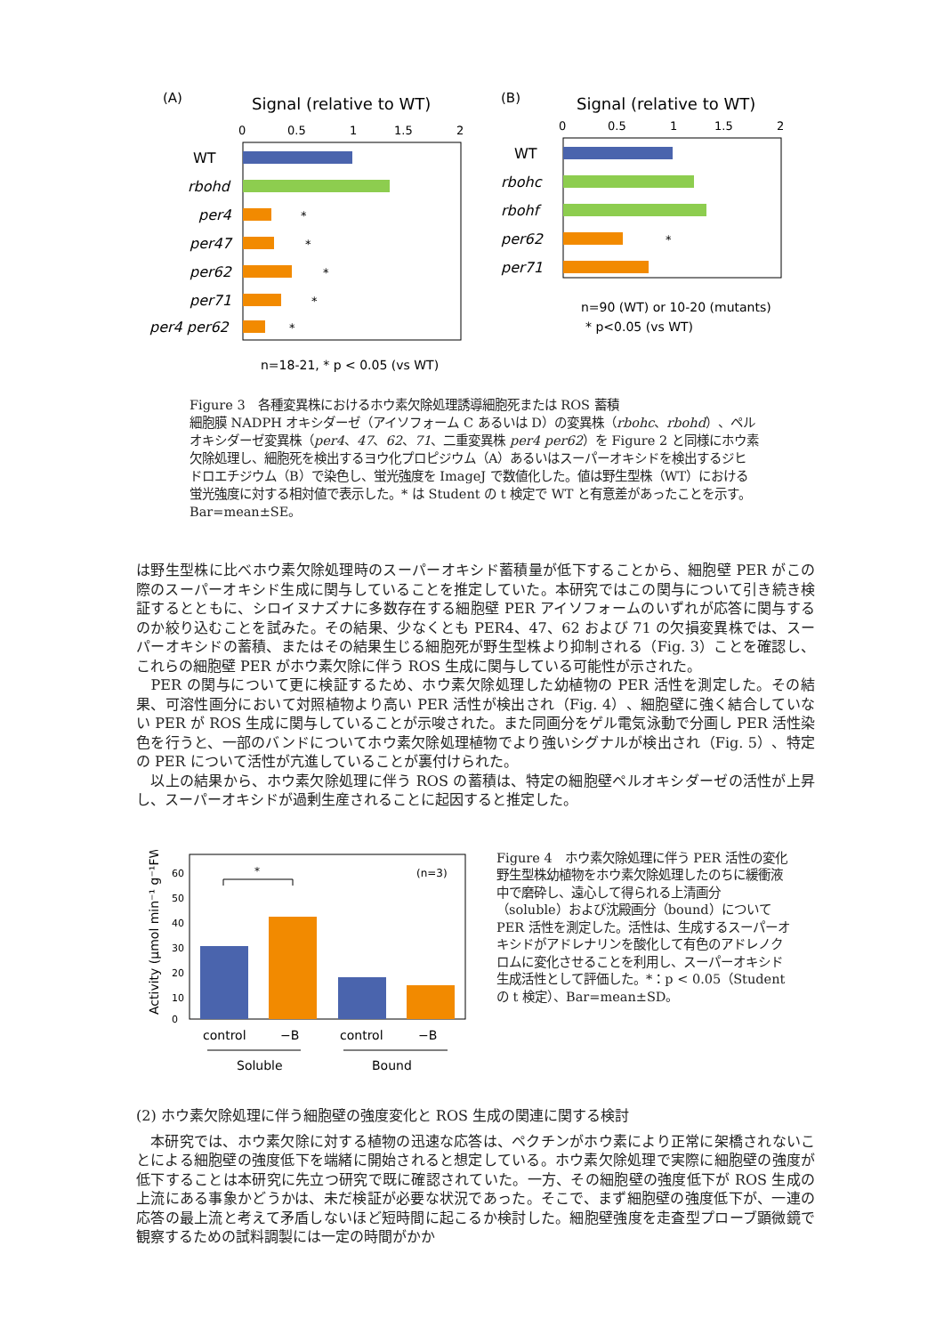(A)
Signal (relative to WT)
0
0.5
1
1.5
2
WT
rbohd
per4
*
per47
*
per62
*
per71
*
per4 per62
*
n=18-21, * p < 0.05 (vs WT)
(B)
Signal (relative to WT)
0
0.5
1
1.5
2
WT
rbohc
rbohf
per62
*
per71
n=90 (WT) or 10-20 (mutants)
* p<0.05 (vs WT)
Figure 3　各種変異株におけるホウ素欠除処理誘導細胞死または ROS 蓄積
細胞膜 NADPH オキシダーゼ（アイソフォーム C あるいは D）の変異株（rbohc、rbohd）、ペルオキシダーゼ変異株（per4、47、62、71、二重変異株 per4 per62）を Figure 2 と同様にホウ素欠除処理し、細胞死を検出するヨウ化プロピジウム（A）あるいはスーパーオキシドを検出するジヒドロエチジウム（B）で染色し、蛍光強度を ImageJ で数値化した。値は野生型株（WT）における蛍光強度に対する相対値で表示した。* は Student の t 検定で WT と有意差があったことを示す。Bar=mean±SE。
は野生型株に比べホウ素欠除処理時のスーパーオキシド蓄積量が低下することから、細胞壁 PER がこの際のスーパーオキシド生成に関与していることを推定していた。本研究ではこの関与について引き続き検証するとともに、シロイヌナズナに多数存在する細胞壁 PER アイソフォームのいずれが応答に関与するのか絞り込むことを試みた。その結果、少なくとも PER4、47、62 および 71 の欠損変異株では、スーパーオキシドの蓄積、またはその結果生じる細胞死が野生型株より抑制される（Fig. 3）ことを確認し、これらの細胞壁 PER がホウ素欠除に伴う ROS 生成に関与している可能性が示された。
　PER の関与について更に検証するため、ホウ素欠除処理した幼植物の PER 活性を測定した。その結果、可溶性画分において対照植物より高い PER 活性が検出され（Fig. 4）、細胞壁に強く結合していない PER が ROS 生成に関与していることが示唆された。また同画分をゲル電気泳動で分画し PER 活性染色を行うと、一部のバンドについてホウ素欠除処理植物でより強いシグナルが検出され（Fig. 5）、特定の PER について活性が亢進していることが裏付けられた。
　以上の結果から、ホウ素欠除処理に伴う ROS の蓄積は、特定の細胞壁ペルオキシダーゼの活性が上昇し、スーパーオキシドが過剰生産されることに起因すると推定した。
Activity (µmol min⁻¹ g⁻¹FW)
60
50
40
30
20
10
0
*
(n=3)
control
−B
control
−B
Soluble
Bound
Figure 4　ホウ素欠除処理に伴う PER 活性の変化
野生型株幼植物をホウ素欠除処理したのちに緩衝液中で磨砕し、遠心して得られる上清画分（soluble）および沈殿画分（bound）について PER 活性を測定した。活性は、生成するスーパーオキシドがアドレナリンを酸化して有色のアドレノクロムに変化させることを利用し、スーパーオキシド生成活性として評価した。*：p < 0.05（Student の t 検定）、Bar=mean±SD。
(2) ホウ素欠除処理に伴う細胞壁の強度変化と ROS 生成の関連に関する検討
　本研究では、ホウ素欠除に対する植物の迅速な応答は、ペクチンがホウ素により正常に架橋されないことによる細胞壁の強度低下を端緒に開始されると想定している。ホウ素欠除処理で実際に細胞壁の強度が低下することは本研究に先立つ研究で既に確認されていた。一方、その細胞壁の強度低下が ROS 生成の上流にある事象かどうかは、未だ検証が必要な状況であった。そこで、まず細胞壁の強度低下が、一連の応答の最上流と考えて矛盾しないほど短時間に起こるか検討した。細胞壁強度を走査型プローブ顕微鏡で観察するための試料調製には一定の時間がかか